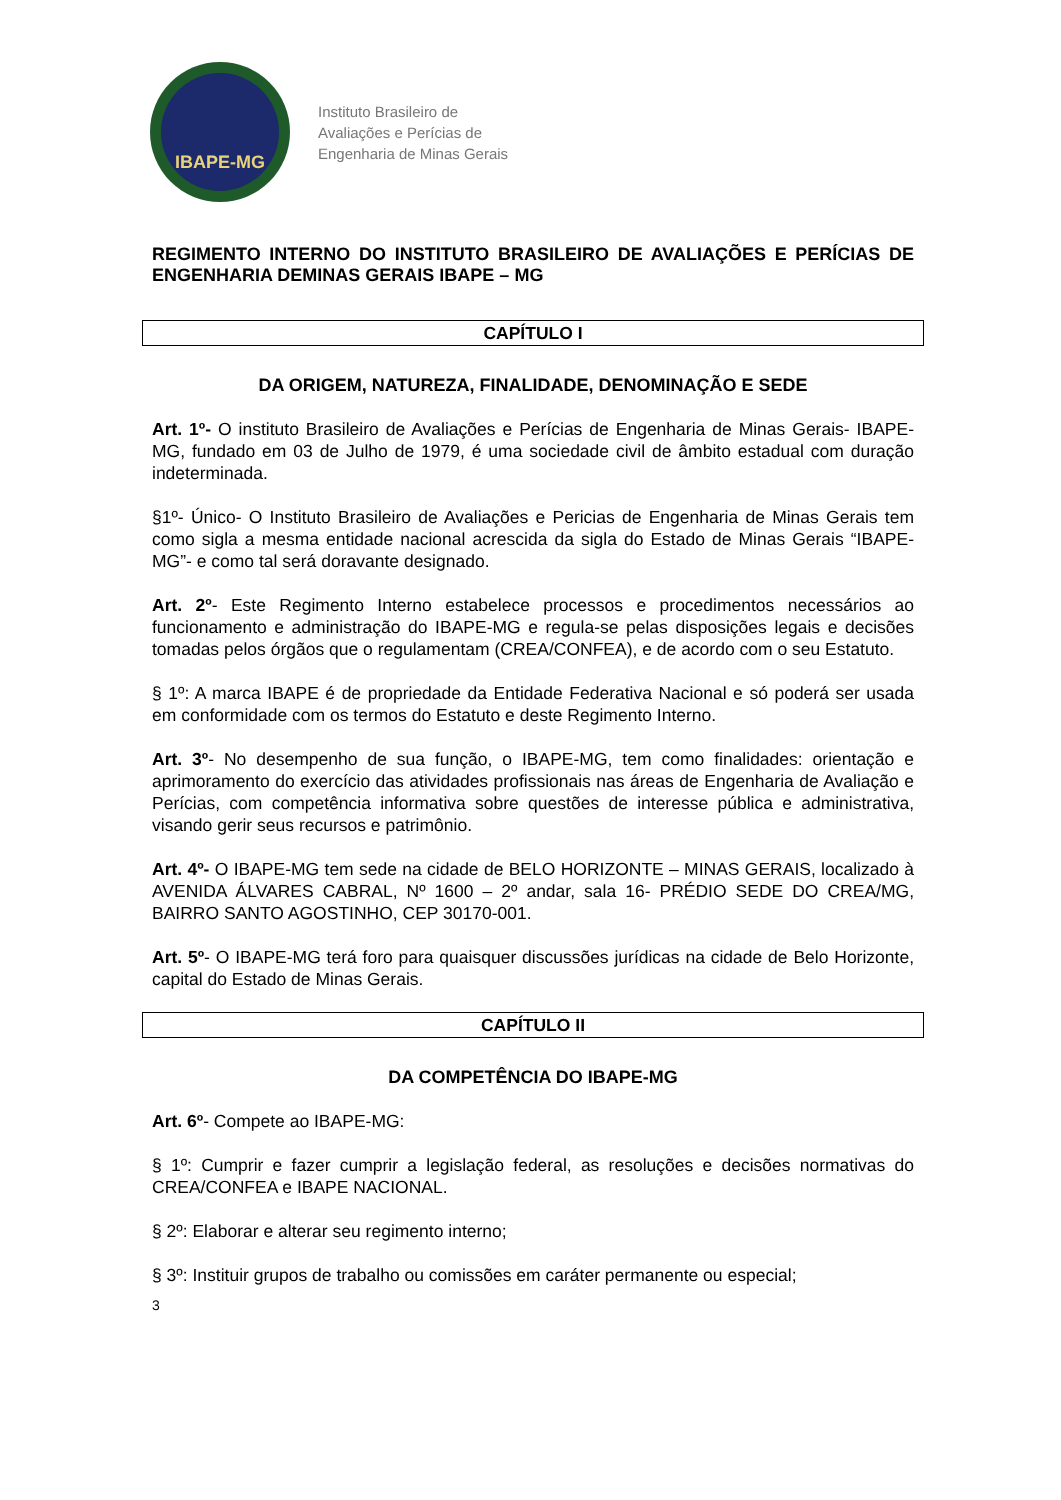IBAPE-MG
Instituto Brasileiro de
Avaliações e Perícias de
Engenharia de Minas Gerais
REGIMENTO INTERNO DO INSTITUTO BRASILEIRO DE AVALIAÇÕES E PERÍCIAS DE ENGENHARIA DEMINAS GERAIS IBAPE – MG
CAPÍTULO I
DA ORIGEM, NATUREZA, FINALIDADE, DENOMINAÇÃO E SEDE
Art. 1º- O instituto Brasileiro de Avaliações e Perícias de Engenharia de Minas Gerais- IBAPE-MG, fundado em 03 de Julho de 1979, é uma sociedade civil de âmbito estadual com duração indeterminada.
§1º- Único- O Instituto Brasileiro de Avaliações e Pericias de Engenharia de Minas Gerais tem como sigla a mesma entidade nacional acrescida da sigla do Estado de Minas Gerais “IBAPE-MG”- e como tal será doravante designado.
Art. 2º- Este Regimento Interno estabelece processos e procedimentos necessários ao funcionamento e administração do IBAPE-MG e regula-se pelas disposições legais e decisões tomadas pelos órgãos que o regulamentam (CREA/CONFEA), e de acordo com o seu Estatuto.
§ 1º: A marca IBAPE é de propriedade da Entidade Federativa Nacional e só poderá ser usada em conformidade com os termos do Estatuto e deste Regimento Interno.
Art. 3º- No desempenho de sua função, o IBAPE-MG, tem como finalidades: orientação e aprimoramento do exercício das atividades profissionais nas áreas de Engenharia de Avaliação e Perícias, com competência informativa sobre questões de interesse pública e administrativa, visando gerir seus recursos e patrimônio.
Art. 4º- O IBAPE-MG tem sede na cidade de BELO HORIZONTE – MINAS GERAIS, localizado à AVENIDA ÁLVARES CABRAL, Nº 1600 – 2º andar, sala 16- PRÉDIO SEDE DO CREA/MG, BAIRRO SANTO AGOSTINHO, CEP 30170-001.
Art. 5º- O IBAPE-MG terá foro para quaisquer discussões jurídicas na cidade de Belo Horizonte, capital do Estado de Minas Gerais.
CAPÍTULO II
DA COMPETÊNCIA DO IBAPE-MG
Art. 6º- Compete ao IBAPE-MG:
§ 1º: Cumprir e fazer cumprir a legislação federal, as resoluções e decisões normativas do CREA/CONFEA e IBAPE NACIONAL.
§ 2º: Elaborar e alterar seu regimento interno;
§ 3º: Instituir grupos de trabalho ou comissões em caráter permanente ou especial;
3